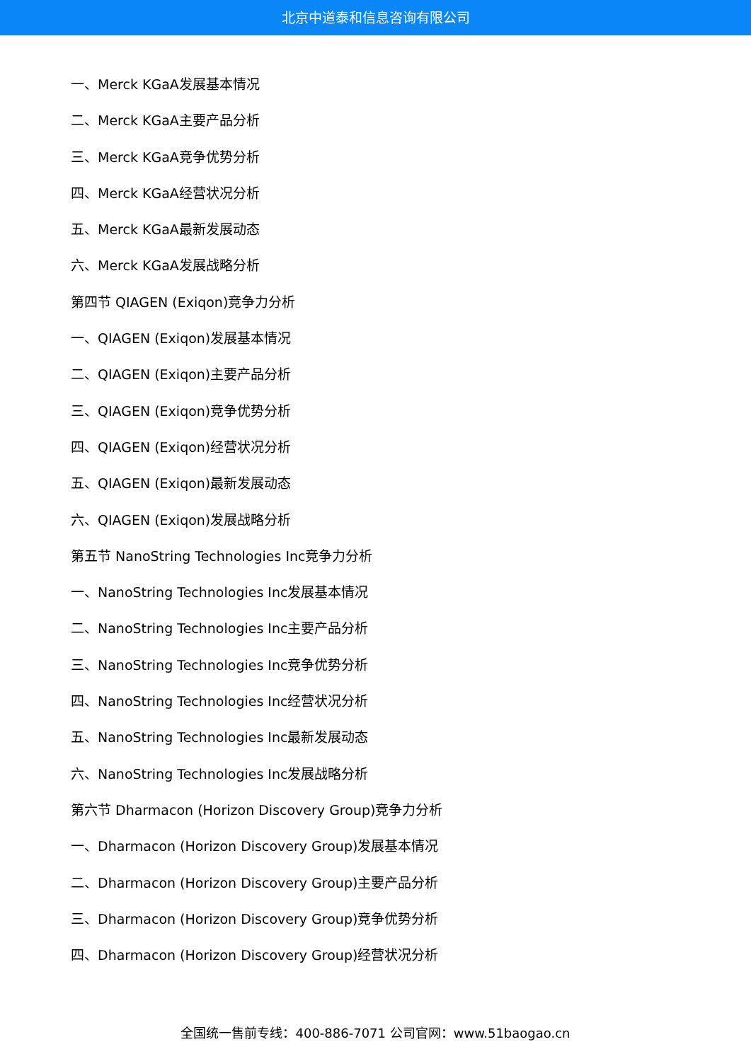北京中道泰和信息咨询有限公司
一、Merck KGaA发展基本情况
二、Merck KGaA主要产品分析
三、Merck KGaA竞争优势分析
四、Merck KGaA经营状况分析
五、Merck KGaA最新发展动态
六、Merck KGaA发展战略分析
第四节 QIAGEN (Exiqon)竞争力分析
一、QIAGEN (Exiqon)发展基本情况
二、QIAGEN (Exiqon)主要产品分析
三、QIAGEN (Exiqon)竞争优势分析
四、QIAGEN (Exiqon)经营状况分析
五、QIAGEN (Exiqon)最新发展动态
六、QIAGEN (Exiqon)发展战略分析
第五节 NanoString Technologies Inc竞争力分析
一、NanoString Technologies Inc发展基本情况
二、NanoString Technologies Inc主要产品分析
三、NanoString Technologies Inc竞争优势分析
四、NanoString Technologies Inc经营状况分析
五、NanoString Technologies Inc最新发展动态
六、NanoString Technologies Inc发展战略分析
第六节 Dharmacon (Horizon Discovery Group)竞争力分析
一、Dharmacon (Horizon Discovery Group)发展基本情况
二、Dharmacon (Horizon Discovery Group)主要产品分析
三、Dharmacon (Horizon Discovery Group)竞争优势分析
四、Dharmacon (Horizon Discovery Group)经营状况分析
全国统一售前专线：400-886-7071 公司官网：www.51baogao.cn